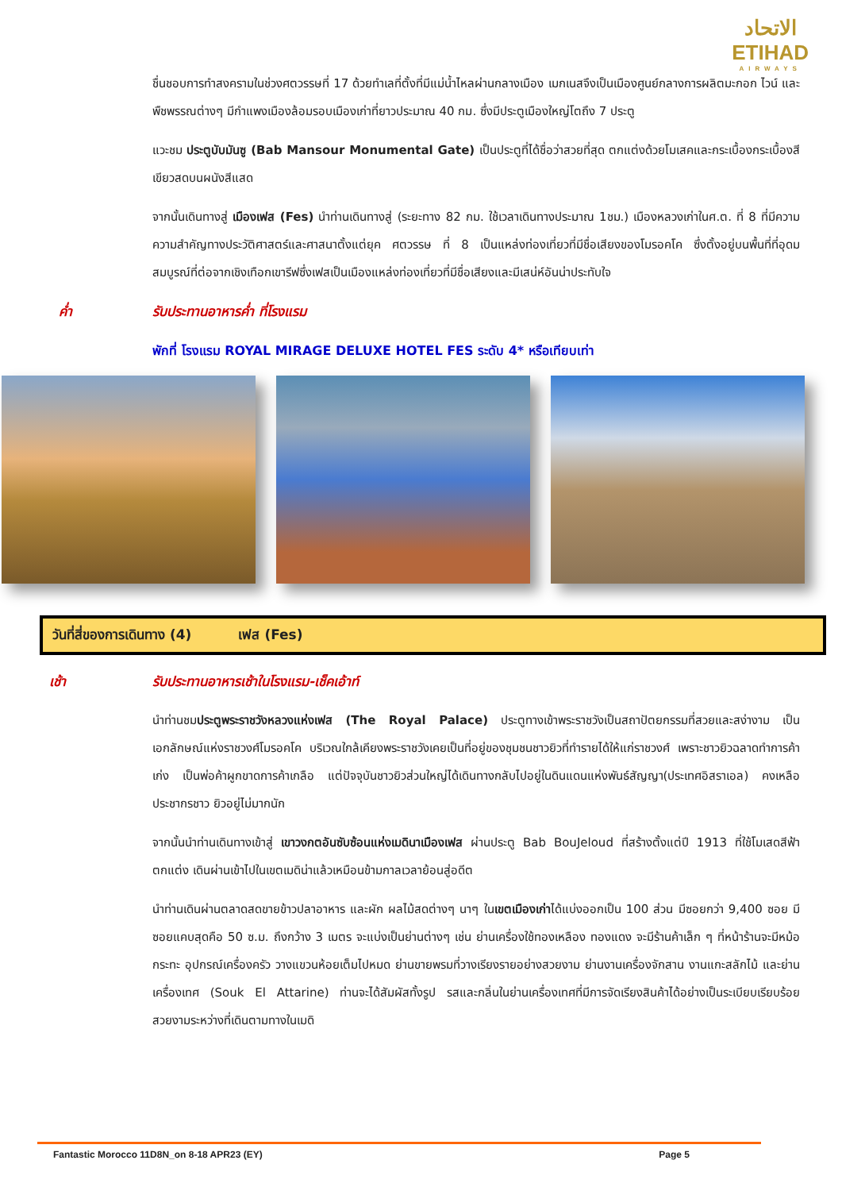الاتحاد
ETIHAD
AIRWAYS
ชื่นชอบการทำสงครามในช่วงศตวรรษที่ 17 ด้วยทำเลที่ตั้งที่มีแม่น้ำไหลผ่านกลางเมือง เมกเนสจึงเป็นเมืองศูนย์กลางการผลิตมะกอก ไวน์ และพืชพรรณต่างๆ มีกำแพงเมืองล้อมรอบเมืองเก่าที่ยาวประมาณ 40 กม. ซึ่งมีประตูเมืองใหญ่โตถึง 7 ประตู
แวะชม ประตูบับมันซู (Bab Mansour Monumental Gate) เป็นประตูที่ได้ชื่อว่าสวยที่สุด ตกแต่งด้วยโมเสคและกระเบื้องกระเบื้องสีเขียวสดบนผนังสีแสด
จากนั้นเดินทางสู่ เมืองเฟส (Fes) นำท่านเดินทางสู่ (ระยะทาง 82 กม. ใช้เวลาเดินทางประมาณ 1ชม.) เมืองหลวงเก่าในศ.ต. ที่ 8 ที่มีความความสำคัญทางประวัติศาสตร์และศาสนาตั้งแต่ยุค ศตวรรษ ที่ 8 เป็นแหล่งท่องเที่ยวที่มีชื่อเสียงของโมรอคโค ซึ่งตั้งอยู่บนพื้นที่ที่อุดมสมบูรณ์ที่ต่อจากเชิงเทือกเขารีฟซึ่งเฟสเป็นเมืองแหล่งท่องเที่ยวที่มีชื่อเสียงและมีเสน่ห์อันน่าประทับใจ
ค่ำ รับประทานอาหารค่ำ ที่โรงแรม
พักที่ โรงแรม ROYAL MIRAGE DELUXE HOTEL FES ระดับ 4* หรือเทียบเท่า
วันที่สี่ของการเดินทาง (4) เฟส (Fes)
เช้า รับประทานอาหารเช้าในโรงแรม-เช็คเอ้าท์
นำท่านชมประตูพระราชวังหลวงแห่งเฟส (The Royal Palace) ประตูทางเข้าพระราชวังเป็นสถาปัตยกรรมที่สวยและสง่างาม เป็นเอกลักษณ์แห่งราชวงศ์โมรอคโค บริเวณใกล้เคียงพระราชวังเคยเป็นที่อยู่ของชุมชนชาวยิวที่ทำรายได้ให้แก่ราชวงศ์ เพราะชาวยิวฉลาดทำการค้าเก่ง เป็นพ่อค้าผูกขาดการค้าเกลือ แต่ปัจจุบันชาวยิวส่วนใหญ่ได้เดินทางกลับไปอยู่ในดินแดนแห่งพันธ์สัญญา(ประเทศอิสราเอล) คงเหลือประชากรชาว ยิวอยู่ไม่มากนัก
จากนั้นนำท่านเดินทางเข้าสู่ เขาวงกตอันซับซ้อนแห่งเมดินาเมืองเฟส ผ่านประตู Bab BouJeloud ที่สร้างตั้งแต่ปี 1913 ที่ใช้โมเสดสีฟ้าตกแต่ง เดินผ่านเข้าไปในเขตเมดิน่าแล้วเหมือนข้ามกาลเวลาย้อนสู่อดีต
นำท่านเดินผ่านตลาดสดขายข้าวปลาอาหาร และผัก ผลไม้สดต่างๆ นาๆ ในเขตเมืองเก่าได้แบ่งออกเป็น 100 ส่วน มีซอยกว่า 9,400 ซอย มีซอยแคบสุดคือ 50 ซ.ม. ถึงกว้าง 3 เมตร จะแบ่งเป็นย่านต่างๆ เช่น ย่านเครื่องใช้ทองเหลือง ทองแดง จะมีร้านค้าเล็ก ๆ ที่หน้าร้านจะมีหม้อ กระทะ อุปกรณ์เครื่องครัว วางแขวนห้อยเต็มไปหมด ย่านขายพรมที่วางเรียงรายอย่างสวยงาม ย่านงานเครื่องจักสาน งานแกะสลักไม้ และย่านเครื่องเทศ (Souk El Attarine) ท่านจะได้สัมผัสทั้งรูป รสและกลิ่นในย่านเครื่องเทศที่มีการจัดเรียงสินค้าได้อย่างเป็นระเบียบเรียบร้อยสวยงามระหว่างที่เดินตามทางในเมดิ
Fantastic Morocco 11D8N_on 8-18 APR23 (EY) Page 5